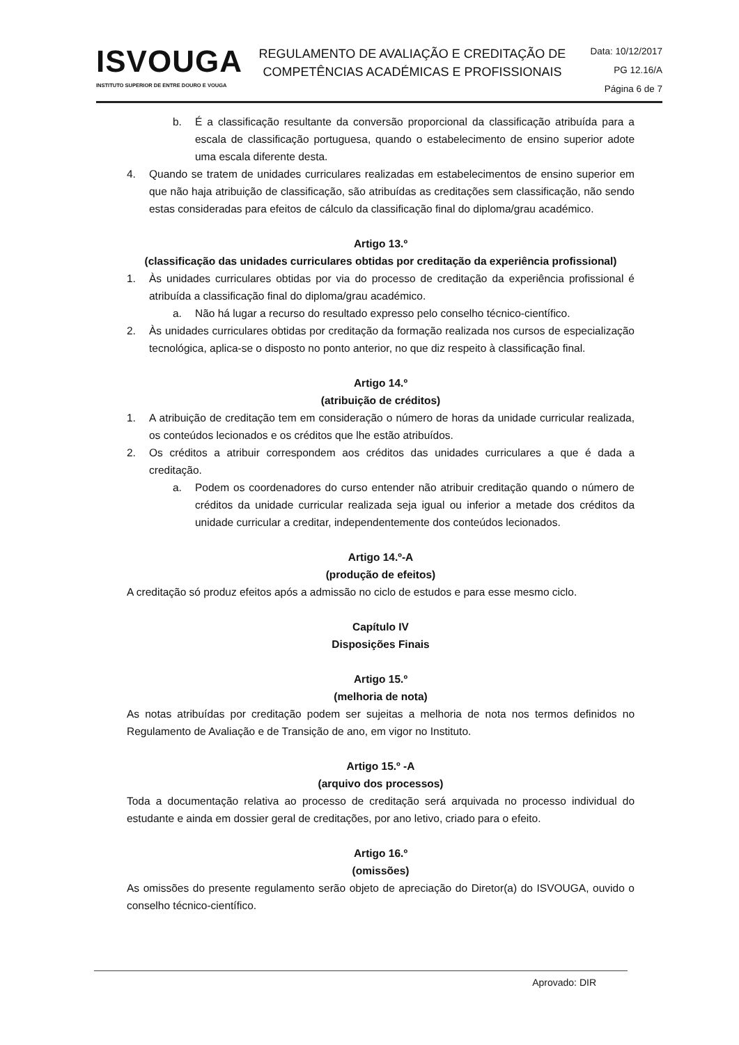ISVOUGA
INSTITUTO SUPERIOR DE ENTRE DOURO E VOUGA
REGULAMENTO DE AVALIAÇÃO E CREDITAÇÃO DE COMPETÊNCIAS ACADÉMICAS E PROFISSIONAIS
Data: 10/12/2017
PG 12.16/A
Página 6 de 7
b. É a classificação resultante da conversão proporcional da classificação atribuída para a escala de classificação portuguesa, quando o estabelecimento de ensino superior adote uma escala diferente desta.
4. Quando se tratem de unidades curriculares realizadas em estabelecimentos de ensino superior em que não haja atribuição de classificação, são atribuídas as creditações sem classificação, não sendo estas consideradas para efeitos de cálculo da classificação final do diploma/grau académico.
Artigo 13.º
(classificação das unidades curriculares obtidas por creditação da experiência profissional)
1. Às unidades curriculares obtidas por via do processo de creditação da experiência profissional é atribuída a classificação final do diploma/grau académico.
a. Não há lugar a recurso do resultado expresso pelo conselho técnico-científico.
2. Às unidades curriculares obtidas por creditação da formação realizada nos cursos de especialização tecnológica, aplica-se o disposto no ponto anterior, no que diz respeito à classificação final.
Artigo 14.º
(atribuição de créditos)
1. A atribuição de creditação tem em consideração o número de horas da unidade curricular realizada, os conteúdos lecionados e os créditos que lhe estão atribuídos.
2. Os créditos a atribuir correspondem aos créditos das unidades curriculares a que é dada a creditação.
a. Podem os coordenadores do curso entender não atribuir creditação quando o número de créditos da unidade curricular realizada seja igual ou inferior a metade dos créditos da unidade curricular a creditar, independentemente dos conteúdos lecionados.
Artigo 14.º-A
(produção de efeitos)
A creditação só produz efeitos após a admissão no ciclo de estudos e para esse mesmo ciclo.
Capítulo IV
Disposições Finais
Artigo 15.º
(melhoria de nota)
As notas atribuídas por creditação podem ser sujeitas a melhoria de nota nos termos definidos no Regulamento de Avaliação e de Transição de ano, em vigor no Instituto.
Artigo 15.º -A
(arquivo dos processos)
Toda a documentação relativa ao processo de creditação será arquivada no processo individual do estudante e ainda em dossier geral de creditações, por ano letivo, criado para o efeito.
Artigo 16.º
(omissões)
As omissões do presente regulamento serão objeto de apreciação do Diretor(a) do ISVOUGA, ouvido o conselho técnico-científico.
Aprovado: DIR